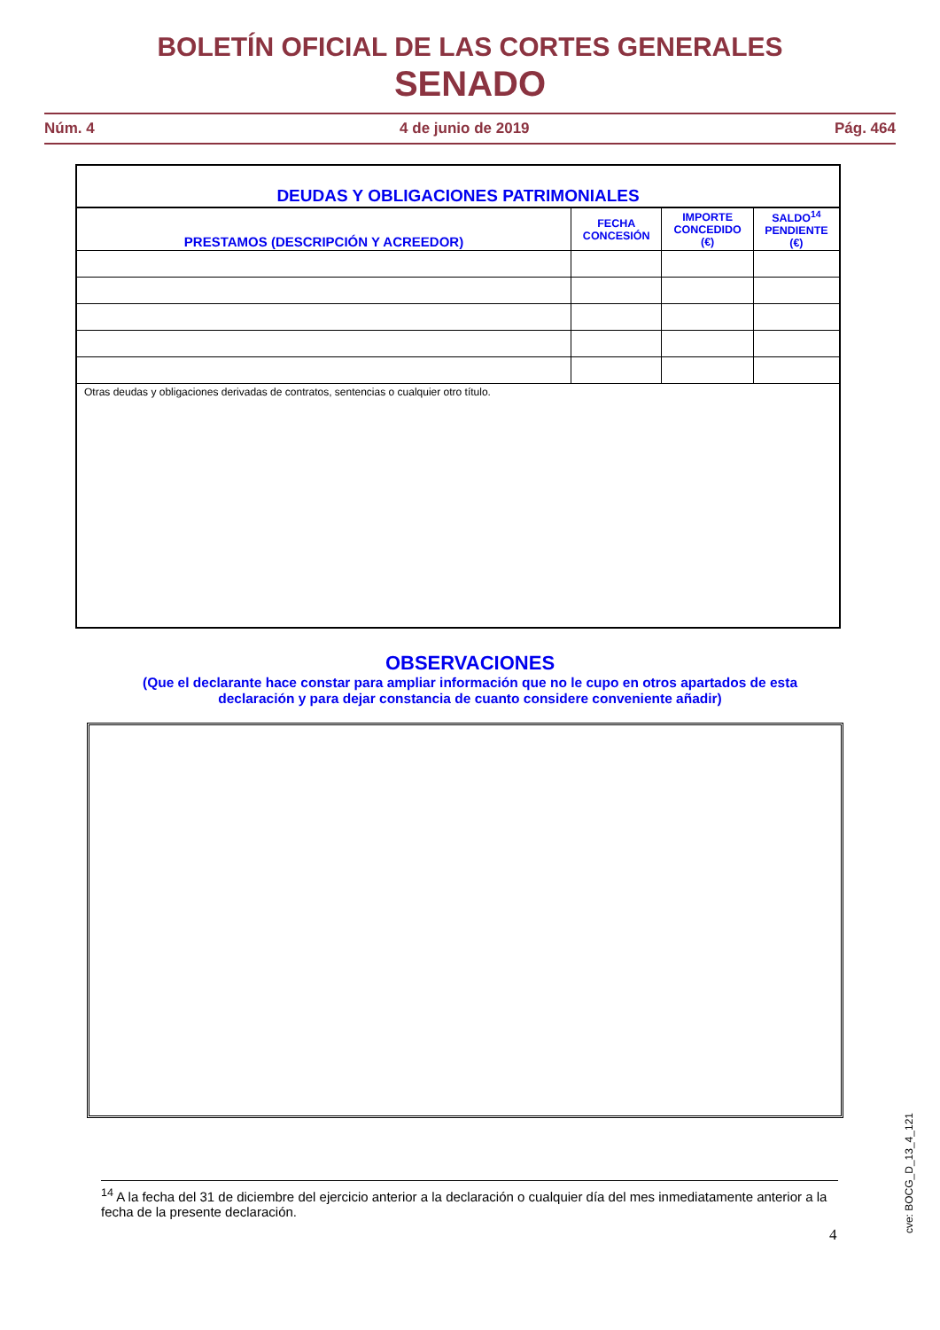BOLETÍN OFICIAL DE LAS CORTES GENERALES
SENADO
Núm. 4 4 de junio de 2019 Pág. 464
| DEUDAS Y OBLIGACIONES PATRIMONIALES | | | |
| --- | --- | --- | --- |
| PRESTAMOS (DESCRIPCIÓN Y ACREEDOR) | FECHA CONCESIÓN | IMPORTE CONCEDIDO (€) | SALDO<sup>14</sup> PENDIENTE (€) |
| Otras deudas y obligaciones derivadas de contratos, sentencias o cualquier otro título. | | | |
OBSERVACIONES
(Que el declarante hace constar para ampliar información que no le cupo en otros apartados de esta declaración y para dejar constancia de cuanto considere conveniente añadir)
<sup>14</sup> A la fecha del 31 de diciembre del ejercicio anterior a la declaración o cualquier día del mes inmediatamente anterior a la fecha de la presente declaración.
4
cve: BOCG_D_13_4_121